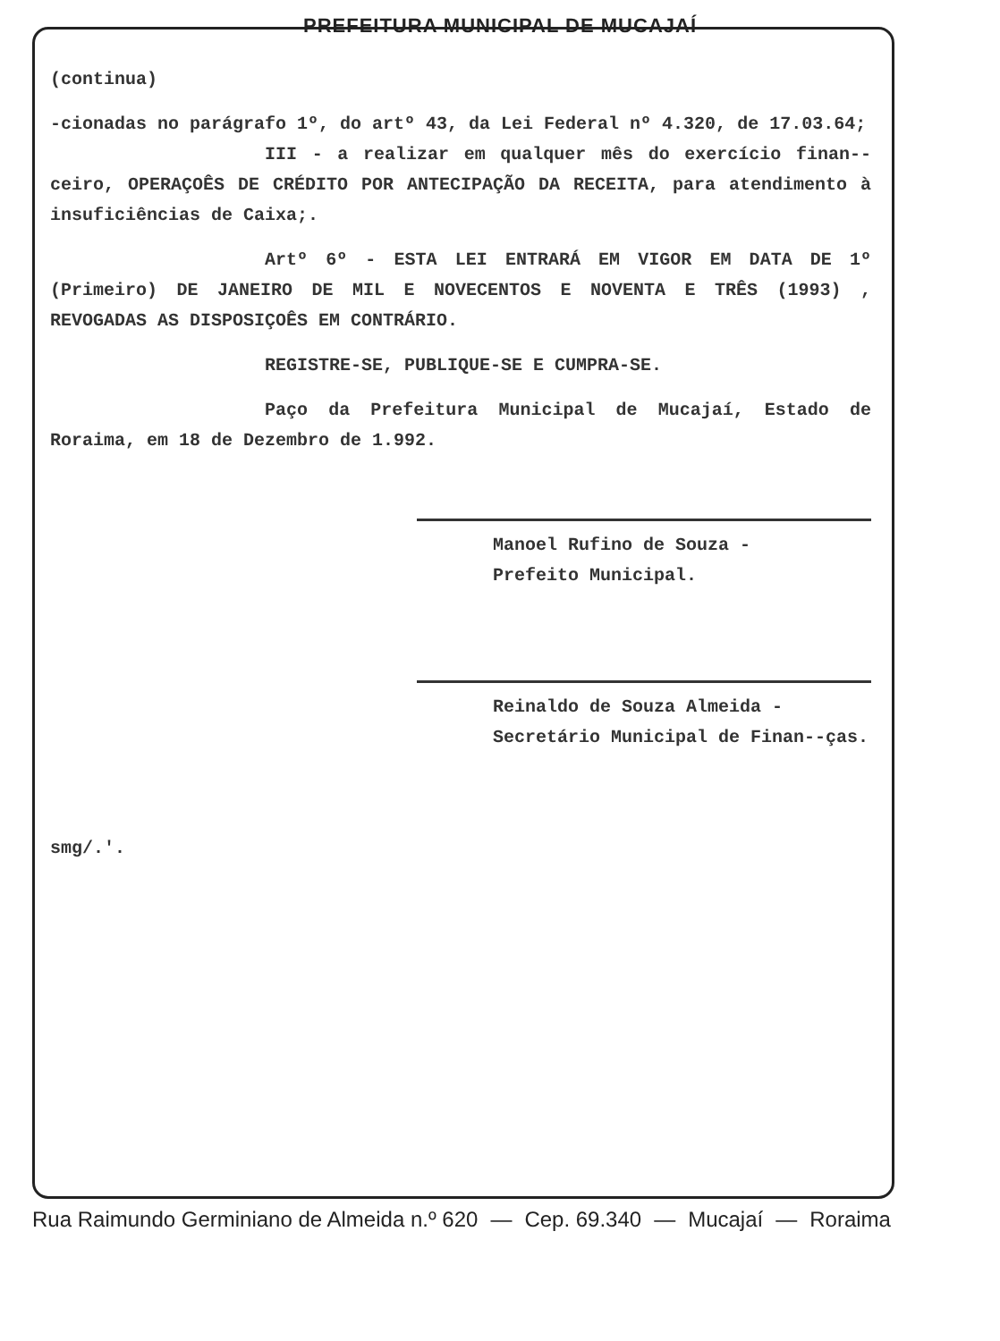PREFEITURA MUNICIPAL DE MUCAJAÍ
(continua)
-cionadas no parágrafo 1º, do artº 43, da Lei Federal nº 4.320, de 17.03.64;
III - a realizar em qualquer mês do exercício finan--ceiro, OPERAÇOÊS DE CRÉDITO POR ANTECIPAÇÃO DA RECEITA, para atendimento à insuficiências de Caixa;.
Artº 6º - ESTA LEI ENTRARÁ EM VIGOR EM DATA DE 1º (Primeiro) DE JANEIRO DE MIL E NOVECENTOS E NOVENTA E TRÊS (1993) , REVOGADAS AS DISPOSIÇOÊS EM CONTRÁRIO.
REGISTRE-SE, PUBLIQUE-SE E CUMPRA-SE.
Paço da Prefeitura Municipal de Mucajaí, Estado de Roraima, em 18 de Dezembro de 1.992.
Manoel Rufino de Souza -
Prefeito Municipal.
Reinaldo de Souza Almeida -
Secretário Municipal de Finan--ças.
smg/.'.
Rua Raimundo Germiniano de Almeida n.º 620 — Cep. 69.340 — Mucajaí — Roraima